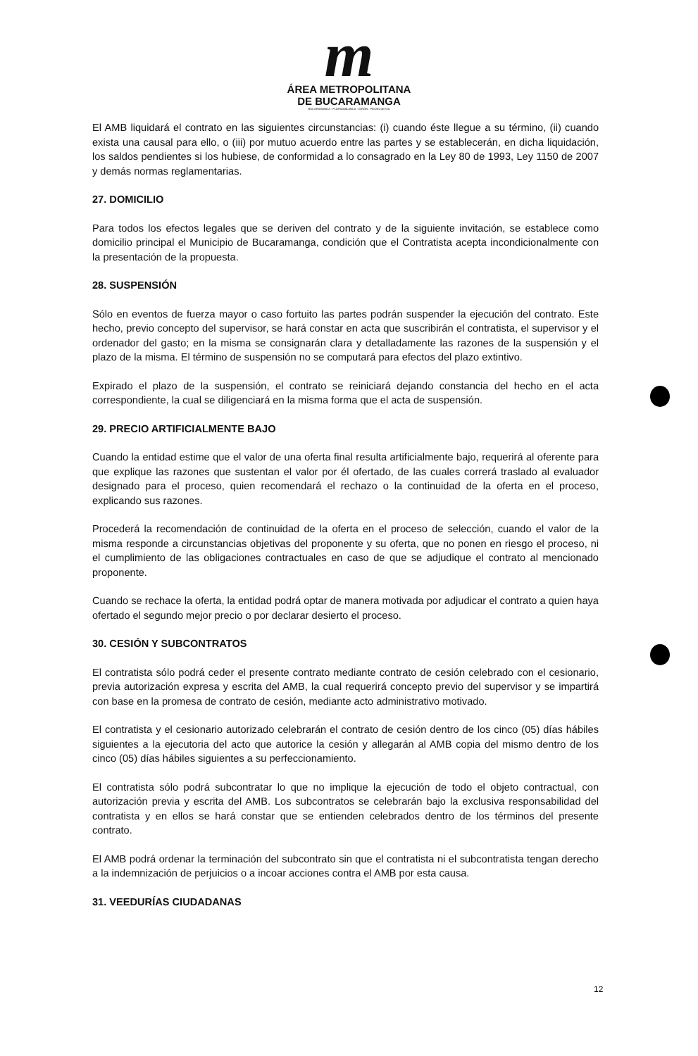m
ÁREA METROPOLITANA
DE BUCARAMANGA
BUCARAMANGA · FLORIDABLANCA · GIRÓN · PIEDECUESTA
El AMB liquidará el contrato en las siguientes circunstancias: (i) cuando éste llegue a su término, (ii) cuando exista una causal para ello, o (iii) por mutuo acuerdo entre las partes y se establecerán, en dicha liquidación, los saldos pendientes si los hubiese, de conformidad a lo consagrado en la Ley 80 de 1993, Ley 1150 de 2007 y demás normas reglamentarias.
27. DOMICILIO
Para todos los efectos legales que se deriven del contrato y de la siguiente invitación, se establece como domicilio principal el Municipio de Bucaramanga, condición que el Contratista acepta incondicionalmente con la presentación de la propuesta.
28. SUSPENSIÓN
Sólo en eventos de fuerza mayor o caso fortuito las partes podrán suspender la ejecución del contrato. Este hecho, previo concepto del supervisor, se hará constar en acta que suscribirán el contratista, el supervisor y el ordenador del gasto; en la misma se consignarán clara y detalladamente las razones de la suspensión y el plazo de la misma. El término de suspensión no se computará para efectos del plazo extintivo.
Expirado el plazo de la suspensión, el contrato se reiniciará dejando constancia del hecho en el acta correspondiente, la cual se diligenciará en la misma forma que el acta de suspensión.
29. PRECIO ARTIFICIALMENTE BAJO
Cuando la entidad estime que el valor de una oferta final resulta artificialmente bajo, requerirá al oferente para que explique las razones que sustentan el valor por él ofertado, de las cuales correrá traslado al evaluador designado para el proceso, quien recomendará el rechazo o la continuidad de la oferta en el proceso, explicando sus razones.
Procederá la recomendación de continuidad de la oferta en el proceso de selección, cuando el valor de la misma responde a circunstancias objetivas del proponente y su oferta, que no ponen en riesgo el proceso, ni el cumplimiento de las obligaciones contractuales en caso de que se adjudique el contrato al mencionado proponente.
Cuando se rechace la oferta, la entidad podrá optar de manera motivada por adjudicar el contrato a quien haya ofertado el segundo mejor precio o por declarar desierto el proceso.
30. CESIÓN Y SUBCONTRATOS
El contratista sólo podrá ceder el presente contrato mediante contrato de cesión celebrado con el cesionario, previa autorización expresa y escrita del AMB, la cual requerirá concepto previo del supervisor y se impartirá con base en la promesa de contrato de cesión, mediante acto administrativo motivado.
El contratista y el cesionario autorizado celebrarán el contrato de cesión dentro de los cinco (05) días hábiles siguientes a la ejecutoria del acto que autorice la cesión y allegarán al AMB copia del mismo dentro de los cinco (05) días hábiles siguientes a su perfeccionamiento.
El contratista sólo podrá subcontratar lo que no implique la ejecución de todo el objeto contractual, con autorización previa y escrita del AMB. Los subcontratos se celebrarán bajo la exclusiva responsabilidad del contratista y en ellos se hará constar que se entienden celebrados dentro de los términos del presente contrato.
El AMB podrá ordenar la terminación del subcontrato sin que el contratista ni el subcontratista tengan derecho a la indemnización de perjuicios o a incoar acciones contra el AMB por esta causa.
31. VEEDURÍAS CIUDADANAS
12